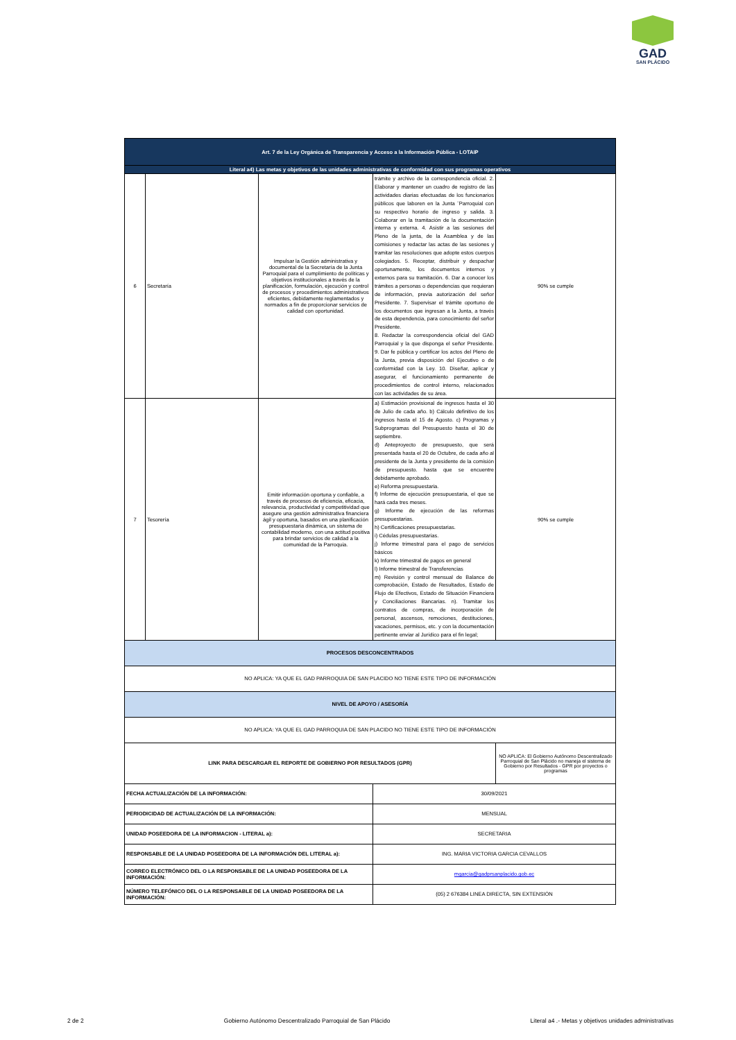GAD
SAN PLÁCIDO
| Art. 7 de la Ley Orgánica de Transparencia y Acceso a la Información Pública - LOTAIP | | | | |
| --- | --- | --- | --- | --- |
| Literal a4) Las metas y objetivos de las unidades administrativas de conformidad con sus programas operativos | | | | |
| 6 | Secretaría | Impulsar la Gestión administrativa y documental de la Secretaría de la Junta Parroquial para el cumplimiento de políticas y objetivos institucionales a través de la planificación, formulación, ejecución y control de procesos y procedimientos administrativos eficientes, debidamente reglamentados y normados a fin de proporcionar servicios de calidad con oportunidad. | trámite y archivo de la correspondencia oficial. 2. Elaborar y mantener un cuadro de registro de las actividades diarias efectuadas de los funcionarios públicos que laboren en la Junta ¨Parroquial con su respectivo horario de ingreso y salida. 3. Colaborar en la tramitación de la documentación interna y externa. 4. Asistir a las sesiones del Pleno de la junta, de la Asamblea y de las comisiones y redactar las actas de las sesiones y tramitar las resoluciones que adopte estos cuerpos colegiados. 5. Receptar, distribuir y despachar oportunamente, los documentos internos y externos para su tramitación. 6. Dar a conocer los trámites a personas o dependencias que requieran de información, previa autorización del señor Presidente. 7. Supervisar el trámite oportuno de los documentos que ingresan a la Junta, a través de esta dependencia, para conocimiento del señor Presidente. 8. Redactar la correspondencia oficial del GAD Parroquial y la que disponga el señor Presidente. 9. Dar fe pública y certificar los actos del Pleno de la Junta, previa disposición del Ejecutivo o de conformidad con la Ley. 10. Diseñar, aplicar y asegurar, el funcionamiento permanente de procedimientos de control interno, relacionados con las actividades de su área. | 90% se cumple |
| 7 | Tesorería | Emitir información oportuna y confiable, a través de procesos de eficiencia, eficacia, relevancia, productividad y competitividad que asegure una gestión administrativa financiera ágil y oportuna, basados en una planificación presupuestaria dinámica, un sistema de contabilidad moderno, con una actitud positiva para brindar servicios de calidad a la comunidad de la Parroquia. | a) Estimación provisional de ingresos hasta el 30 de Julio de cada año. b) Cálculo definitivo de los ingresos hasta el 15 de Agosto. c) Programas y Subprogramas del Presupuesto hasta el 30 de septiembre. d) Anteproyecto de presupuesto, que será presentada hasta el 20 de Octubre, de cada año al presidente de la Junta y presidente de la comisión de presupuesto. hasta que se encuentre debidamente aprobado. e) Reforma presupuestaria. f) Informe de ejecución presupuestaria, el que se hará cada tres meses. g) Informe de ejecución de las reformas presupuestarias. h) Certificaciones presupuestarias. i) Cédulas presupuestarias. j) Informe trimestral para el pago de servicios básicos k) Informe trimestral de pagos en general l) Informe trimestral de Transferencias m) Revisión y control mensual de Balance de comprobación, Estado de Resultados, Estado de Flujo de Efectivos, Estado de Situación Financiera y Conciliaciones Bancarias. n). Tramitar los contratos de compras, de incorporación de personal, ascensos, remociones, destituciones, vacaciones, permisos, etc. y con la documentación pertinente enviar al Jurídico para el fin legal; | 90% se cumple |
| PROCESOS DESCONCENTRADOS | | | | |
| NO APLICA: YA QUE EL GAD PARROQUIA DE SAN PLACIDO NO TIENE ESTE TIPO DE INFORMACIÓN | | | | |
| NIVEL DE APOYO / ASESORÍA | | | | |
| NO APLICA: YA QUE EL GAD PARROQUIA DE SAN PLACIDO NO TIENE ESTE TIPO DE INFORMACIÓN | | | | |
| LINK PARA DESCARGAR EL REPORTE DE GOBIERNO POR RESULTADOS (GPR) | | | | NO APLICA: El Gobierno Autónomo Descentralizado Parroquial de San Plácido no maneja el sistema de Gobierno por Resultados - GPR por proyectos o programas |
| FECHA ACTUALIZACIÓN DE LA INFORMACIÓN: | | | 30/09/2021 | |
| PERIODICIDAD DE ACTUALIZACIÓN DE LA INFORMACIÓN: | | | MENSUAL | |
| UNIDAD POSEEDORA DE LA INFORMACION - LITERAL a): | | | SECRETARIA | |
| RESPONSABLE DE LA UNIDAD POSEEDORA DE LA INFORMACIÓN DEL LITERAL a): | | | ING. MARIA VICTORIA GARCIA CEVALLOS | |
| CORREO ELECTRÓNICO DEL O LA RESPONSABLE DE LA UNIDAD POSEEDORA DE LA INFORMACIÓN: | | | mgarcia@gadprsanplacido.gob.ec | |
| NÚMERO TELEFÓNICO DEL O LA RESPONSABLE DE LA UNIDAD POSEEDORA DE LA INFORMACIÓN: | | | (05) 2 676384 LINEA DIRECTA, SIN EXTENSIÓN | |
2 de 2 Gobierno Autónomo Descentralizado Parroquial de San Plácido Literal a4 .- Metas y objetivos unidades administrativas